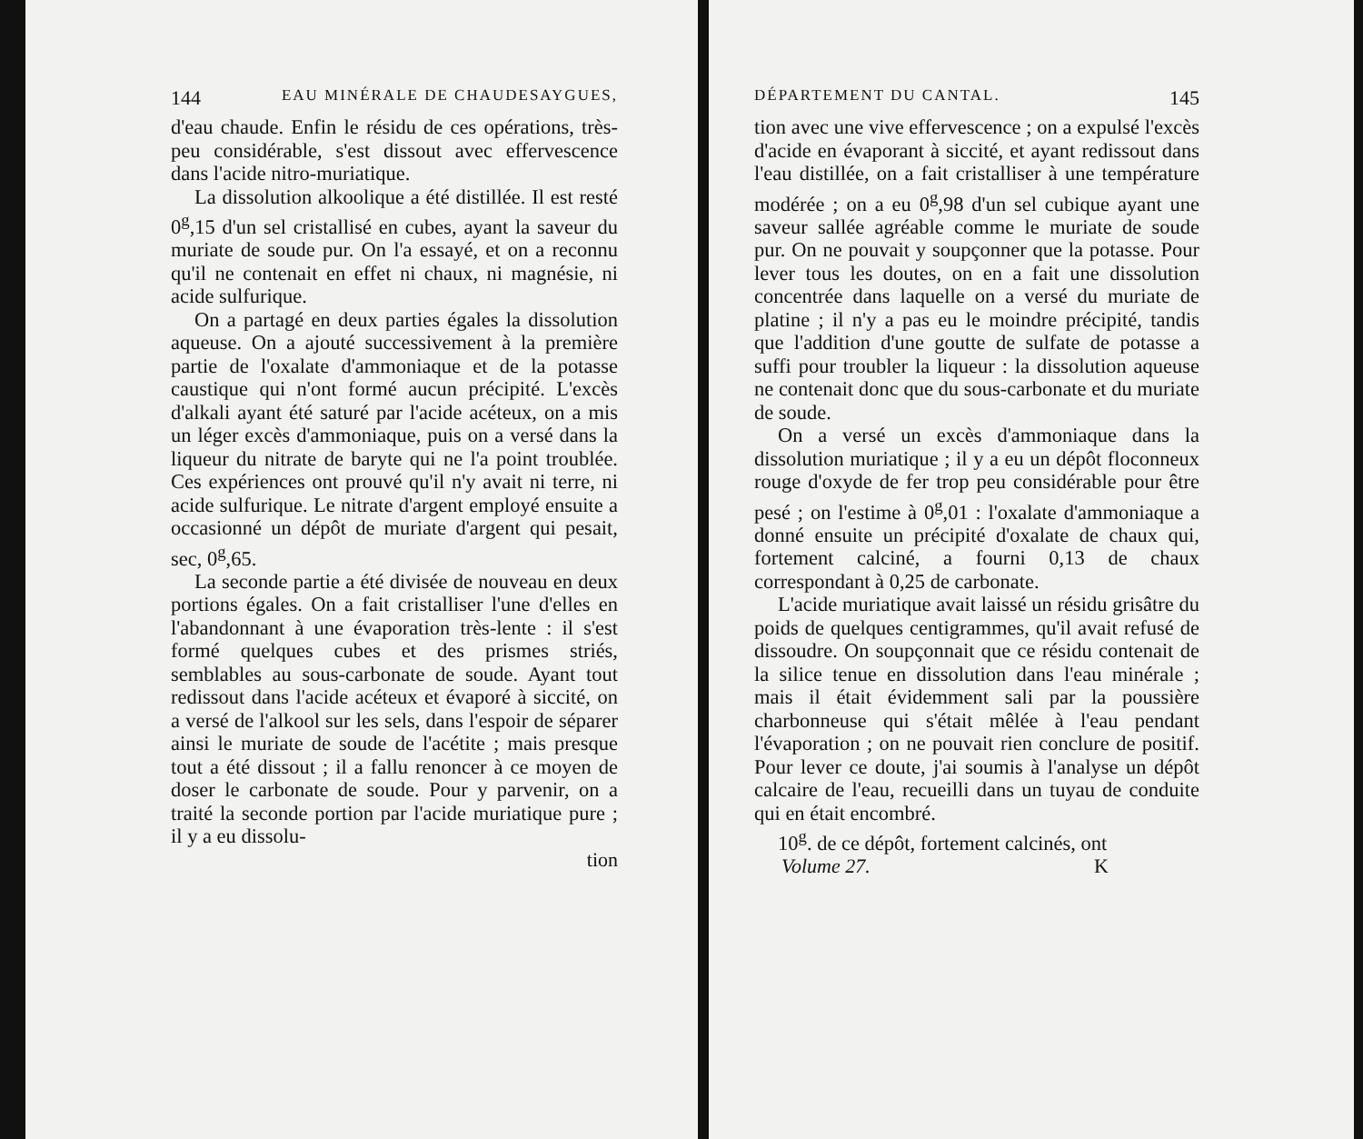144 EAU MINÉRALE DE CHAUDESAYGUES,
d'eau chaude. Enfin le résidu de ces opérations, très-peu considérable, s'est dissout avec effervescence dans l'acide nitro-muriatique.
La dissolution alkoolique a été distillée. Il est resté 0<sup>g</sup>,15 d'un sel cristallisé en cubes, ayant la saveur du muriate de soude pur. On l'a essayé, et on a reconnu qu'il ne contenait en effet ni chaux, ni magnésie, ni acide sulfurique.
On a partagé en deux parties égales la dissolution aqueuse. On a ajouté successivement à la première partie de l'oxalate d'ammoniaque et de la potasse caustique qui n'ont formé aucun précipité. L'excès d'alkali ayant été saturé par l'acide acéteux, on a mis un léger excès d'ammoniaque, puis on a versé dans la liqueur du nitrate de baryte qui ne l'a point troublée. Ces expériences ont prouvé qu'il n'y avait ni terre, ni acide sulfurique. Le nitrate d'argent employé ensuite a occasionné un dépôt de muriate d'argent qui pesait, sec, 0<sup>g</sup>,65.
La seconde partie a été divisée de nouveau en deux portions égales. On a fait cristalliser l'une d'elles en l'abandonnant à une évaporation très-lente : il s'est formé quelques cubes et des prismes striés, semblables au sous-carbonate de soude. Ayant tout redissout dans l'acide acéteux et évaporé à siccité, on a versé de l'alkool sur les sels, dans l'espoir de séparer ainsi le muriate de soude de l'acétite ; mais presque tout a été dissout ; il a fallu renoncer à ce moyen de doser le carbonate de soude. Pour y parvenir, on a traité la seconde portion par l'acide muriatique pure ; il y a eu dissolu-
tion
DÉPARTEMENT DU CANTAL. 145
tion avec une vive effervescence ; on a expulsé l'excès d'acide en évaporant à siccité, et ayant redissout dans l'eau distillée, on a fait cristalliser à une température modérée ; on a eu 0<sup>g</sup>,98 d'un sel cubique ayant une saveur sallée agréable comme le muriate de soude pur. On ne pouvait y soupçonner que la potasse. Pour lever tous les doutes, on en a fait une dissolution concentrée dans laquelle on a versé du muriate de platine ; il n'y a pas eu le moindre précipité, tandis que l'addition d'une goutte de sulfate de potasse a suffi pour troubler la liqueur : la dissolution aqueuse ne contenait donc que du sous-carbonate et du muriate de soude.
On a versé un excès d'ammoniaque dans la dissolution muriatique ; il y a eu un dépôt floconneux rouge d'oxyde de fer trop peu considérable pour être pesé ; on l'estime à 0<sup>g</sup>,01 : l'oxalate d'ammoniaque a donné ensuite un précipité d'oxalate de chaux qui, fortement calciné, a fourni 0,13 de chaux correspondant à 0,25 de carbonate.
L'acide muriatique avait laissé un résidu grisâtre du poids de quelques centigrammes, qu'il avait refusé de dissoudre. On soupçonnait que ce résidu contenait de la silice tenue en dissolution dans l'eau minérale ; mais il était évidemment sali par la poussière charbonneuse qui s'était mêlée à l'eau pendant l'évaporation ; on ne pouvait rien conclure de positif. Pour lever ce doute, j'ai soumis à l'analyse un dépôt calcaire de l'eau, recueilli dans un tuyau de conduite qui en était encombré.
10<sup>g</sup>. de ce dépôt, fortement calcinés, ont
Volume 27. K